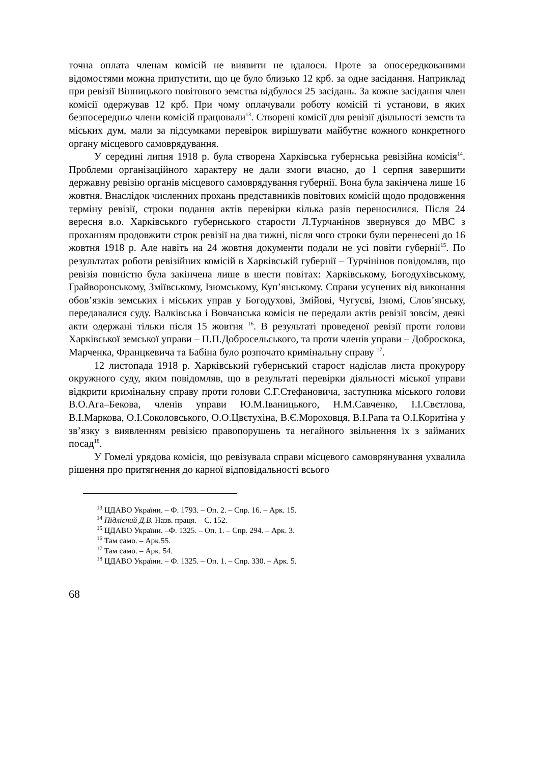точна оплата членам комісій не виявити не вдалося. Проте за опосередкованими відомостями можна припустити, що це було близько 12 крб. за одне засідання. Наприклад при ревізії Вінницького повітового земства відбулося 25 засідань. За кожне засідання член комісії одержував 12 крб. При чому оплачували роботу комісій ті установи, в яких безпосередньо члени комісій працювали<sup>13</sup>. Створені комісії для ревізії діяльності земств та міських дум, мали за підсумками перевірок вирішувати майбутнє кожного конкретного органу місцевого самоврядування.
У середині липня 1918 р. була створена Харківська губернська ревізійна комісія<sup>14</sup>. Проблеми організаційного характеру не дали змоги вчасно, до 1 серпня завершити державну ревізію органів місцевого самоврядування губернії. Вона була закінчена лише 16 жовтня. Внаслідок численних прохань представників повітових комісій щодо продовження терміну ревізії, строки подання актів перевірки кілька разів переносилися. Після 24 вересня в.о. Харківського губернського старости Л.Турчанінов звернувся до МВС з проханням продовжити строк ревізії на два тижні, після чого строки були перенесені до 16 жовтня 1918 р. Але навіть на 24 жовтня документи подали не усі повіти губернії<sup>15</sup>. По результатах роботи ревізійних комісій в Харківській губернії – Турчінінов повідомляв, що ревізія повністю була закінчена лише в шести повітах: Харківському, Богодухівському, Грайворонському, Зміївському, Ізюмському, Куп’янському. Справи усунених від виконання обов’язків земських і міських управ у Богодухові, Змійові, Чугуєві, Ізюмі, Слов’янську, передавалися суду. Валківська і Вовчанська комісія не передали актів ревізії зовсім, деякі акти одержані тільки після 15 жовтня <sup>16</sup>. В результаті проведеної ревізії проти голови Харківської земської управи – П.П.Добросельського, та проти членів управи – Доброскока, Марченка, Францкевича та Бабіна було розпочато кримінальну справу <sup>17</sup>.
12 листопада 1918 р. Харківський губернський старост надіслав листа прокурору окружного суду, яким повідомляв, що в результаті перевірки діяльності міської управи відкрити кримінальну справу проти голови С.Г.Стефановича, заступника міського голови В.О.Ага–Бекова, членів управи Ю.М.Іваницького, Н.М.Савченко, І.І.Свєтлова, В.І.Маркова, О.І.Соколовського, О.О.Цвєтухіна, В.Є.Мороховця, В.І.Рапа та О.І.Коритіна у зв’язку з виявленням ревізією правопорушень та негайного звільнення їх з займаних посад<sup>18</sup>.
У Гомелі урядова комісія, що ревізувала справи місцевого самоврянування ухвалила рішення про притягнення до карної відповідальності всього
<sup>13</sup> ЦДАВО України. – Ф. 1793. – Оп. 2. – Спр. 16. – Арк. 15.
<sup>14</sup> Підлісний Д.В. Назв. праця. – С. 152.
<sup>15</sup> ЦДАВО України. –Ф. 1325. – Оп. 1. – Спр. 294. – Арк. 3.
<sup>16</sup> Там само. – Арк.55.
<sup>17</sup> Там само. – Арк. 54.
<sup>18</sup> ЦДАВО України. – Ф. 1325. – Оп. 1. – Спр. 330. – Арк. 5.
68